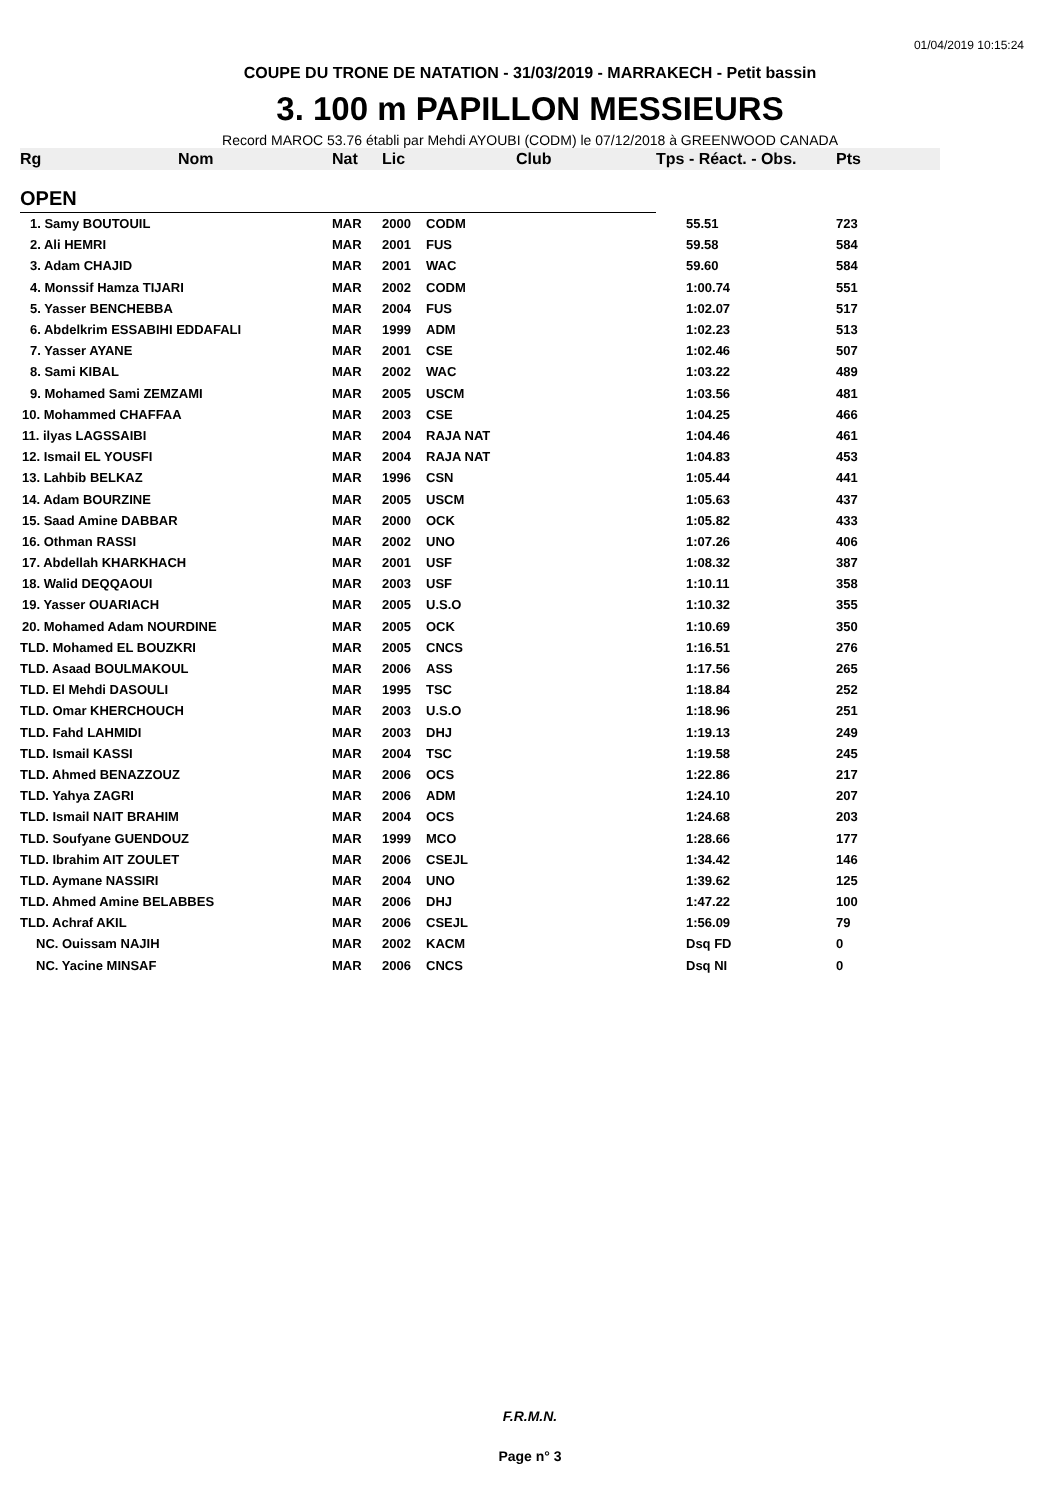01/04/2019 10:15:24
COUPE DU TRONE DE NATATION - 31/03/2019 - MARRAKECH - Petit bassin
3. 100 m PAPILLON MESSIEURS
Record MAROC 53.76 établi par Mehdi AYOUBI (CODM) le 07/12/2018 à GREENWOOD CANADA
| Rg | Nom | Nat | Lic | Club | Tps - Réact. - Obs. | Pts |
| --- | --- | --- | --- | --- | --- | --- |
| OPEN | | | | | | |
| 1. Samy BOUTOUIL | | MAR | 2000 | CODM | 55.51 | 723 |
| 2. Ali HEMRI | | MAR | 2001 | FUS | 59.58 | 584 |
| 3. Adam CHAJID | | MAR | 2001 | WAC | 59.60 | 584 |
| 4. Monssif Hamza TIJARI | | MAR | 2002 | CODM | 1:00.74 | 551 |
| 5. Yasser BENCHEBBA | | MAR | 2004 | FUS | 1:02.07 | 517 |
| 6. Abdelkrim ESSABIHI EDDAFALI | | MAR | 1999 | ADM | 1:02.23 | 513 |
| 7. Yasser AYANE | | MAR | 2001 | CSE | 1:02.46 | 507 |
| 8. Sami KIBAL | | MAR | 2002 | WAC | 1:03.22 | 489 |
| 9. Mohamed Sami ZEMZAMI | | MAR | 2005 | USCM | 1:03.56 | 481 |
| 10. Mohammed CHAFFAA | | MAR | 2003 | CSE | 1:04.25 | 466 |
| 11. ilyas LAGSSAIBI | | MAR | 2004 | RAJA NAT | 1:04.46 | 461 |
| 12. Ismail EL YOUSFI | | MAR | 2004 | RAJA NAT | 1:04.83 | 453 |
| 13. Lahbib BELKAZ | | MAR | 1996 | CSN | 1:05.44 | 441 |
| 14. Adam BOURZINE | | MAR | 2005 | USCM | 1:05.63 | 437 |
| 15. Saad Amine DABBAR | | MAR | 2000 | OCK | 1:05.82 | 433 |
| 16. Othman RASSI | | MAR | 2002 | UNO | 1:07.26 | 406 |
| 17. Abdellah KHARKHACH | | MAR | 2001 | USF | 1:08.32 | 387 |
| 18. Walid DEQQAOUI | | MAR | 2003 | USF | 1:10.11 | 358 |
| 19. Yasser OUARIACH | | MAR | 2005 | U.S.O | 1:10.32 | 355 |
| 20. Mohamed Adam NOURDINE | | MAR | 2005 | OCK | 1:10.69 | 350 |
| TLD. Mohamed EL BOUZKRI | | MAR | 2005 | CNCS | 1:16.51 | 276 |
| TLD. Asaad BOULMAKOUL | | MAR | 2006 | ASS | 1:17.56 | 265 |
| TLD. El Mehdi DASOULI | | MAR | 1995 | TSC | 1:18.84 | 252 |
| TLD. Omar KHERCHOUCH | | MAR | 2003 | U.S.O | 1:18.96 | 251 |
| TLD. Fahd LAHMIDI | | MAR | 2003 | DHJ | 1:19.13 | 249 |
| TLD. Ismail KASSI | | MAR | 2004 | TSC | 1:19.58 | 245 |
| TLD. Ahmed BENAZZOUZ | | MAR | 2006 | OCS | 1:22.86 | 217 |
| TLD. Yahya ZAGRI | | MAR | 2006 | ADM | 1:24.10 | 207 |
| TLD. Ismail NAIT BRAHIM | | MAR | 2004 | OCS | 1:24.68 | 203 |
| TLD. Soufyane GUENDOUZ | | MAR | 1999 | MCO | 1:28.66 | 177 |
| TLD. Ibrahim AIT ZOULET | | MAR | 2006 | CSEJL | 1:34.42 | 146 |
| TLD. Aymane NASSIRI | | MAR | 2004 | UNO | 1:39.62 | 125 |
| TLD. Ahmed Amine BELABBES | | MAR | 2006 | DHJ | 1:47.22 | 100 |
| TLD. Achraf AKIL | | MAR | 2006 | CSEJL | 1:56.09 | 79 |
| NC. Ouissam NAJIH | | MAR | 2002 | KACM | Dsq FD | 0 |
| NC. Yacine MINSAF | | MAR | 2006 | CNCS | Dsq NI | 0 |
F.R.M.N.
Page n° 3